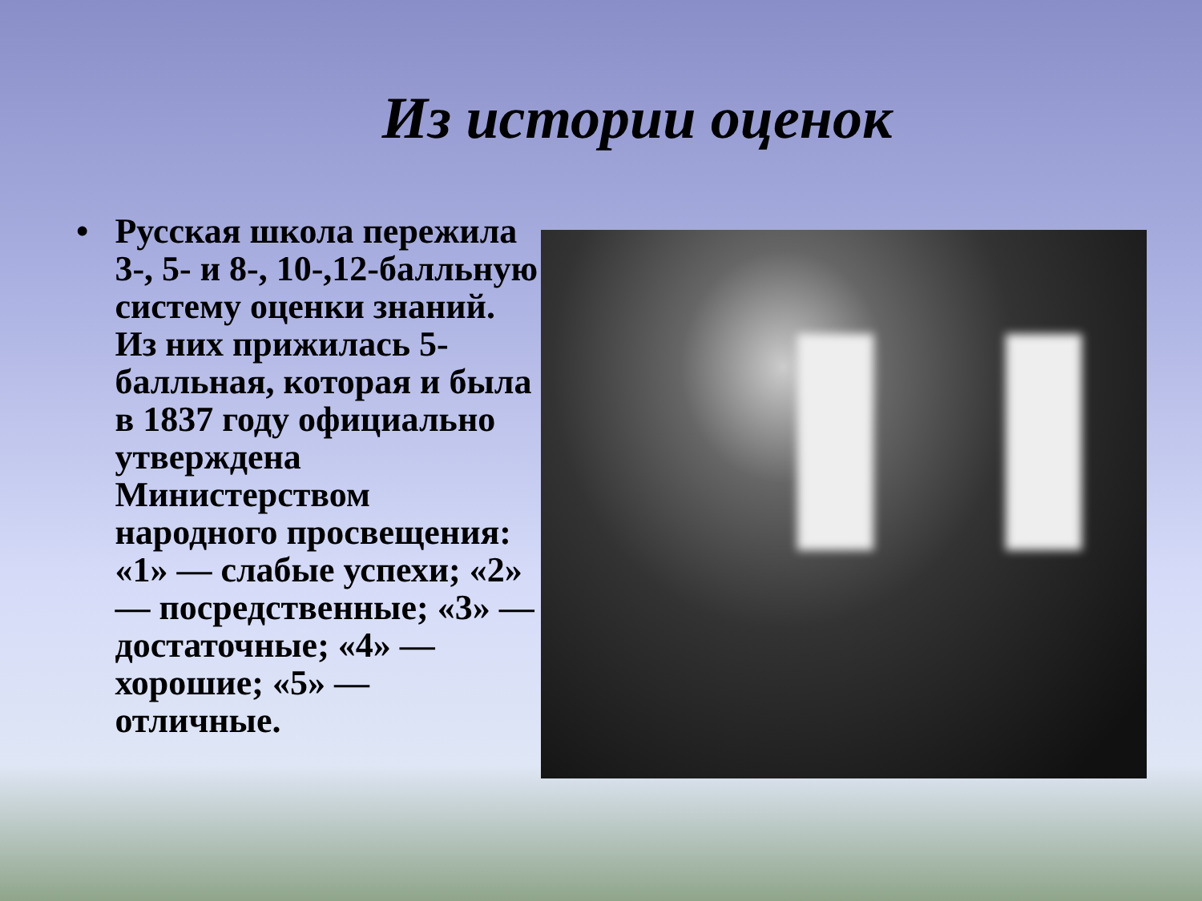Из истории оценок
• Русская школа пережила 3-, 5- и 8-, 10-,12-балльную систему оценки знаний. Из них прижилась 5-балльная, которая и была в 1837 году официально утверждена Министерством народного просвещения: «1» — слабые успехи; «2» — посредственные; «3» — достаточные; «4» — хорошие; «5» — отличные.